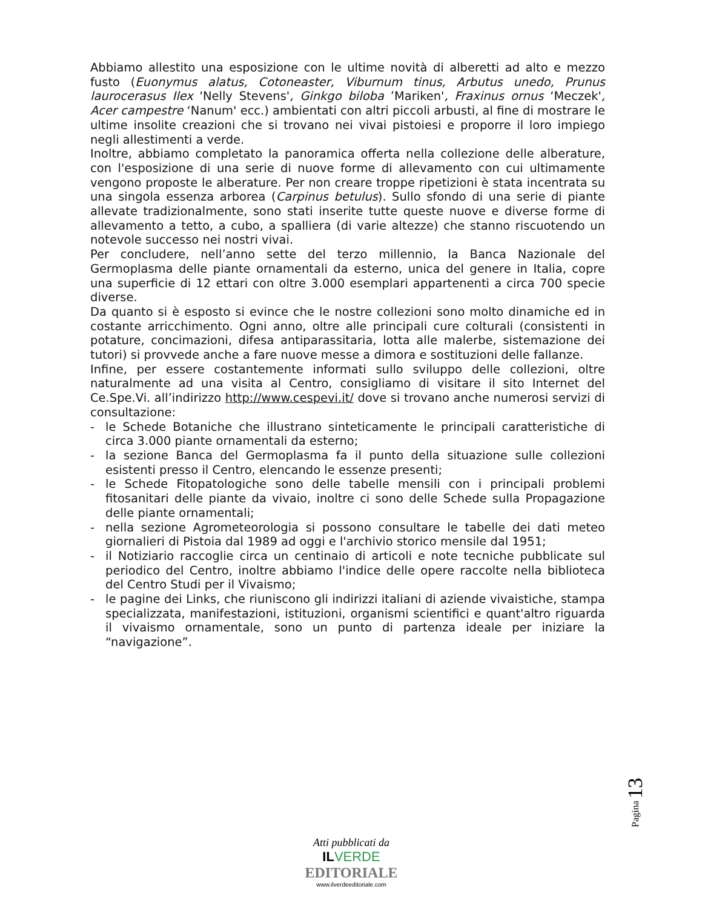Abbiamo allestito una esposizione con le ultime novità di alberetti ad alto e mezzo fusto (Euonymus alatus, Cotoneaster, Viburnum tinus, Arbutus unedo, Prunus laurocerasus Ilex 'Nelly Stevens', Ginkgo biloba ’Mariken', Fraxinus ornus ‘Meczek', Acer campestre ‘Nanum' ecc.) ambientati con altri piccoli arbusti, al fine di mostrare le ultime insolite creazioni che si trovano nei vivai pistoiesi e proporre il loro impiego negli allestimenti a verde.
Inoltre, abbiamo completato la panoramica offerta nella collezione delle alberature, con l'esposizione di una serie di nuove forme di allevamento con cui ultimamente vengono proposte le alberature. Per non creare troppe ripetizioni è stata incentrata su una singola essenza arborea (Carpinus betulus). Sullo sfondo di una serie di piante allevate tradizionalmente, sono stati inserite tutte queste nuove e diverse forme di allevamento a tetto, a cubo, a spalliera (di varie altezze) che stanno riscuotendo un notevole successo nei nostri vivai.
Per concludere, nell’anno sette del terzo millennio, la Banca Nazionale del Germoplasma delle piante ornamentali da esterno, unica del genere in Italia, copre una superficie di 12 ettari con oltre 3.000 esemplari appartenenti a circa 700 specie diverse.
Da quanto si è esposto si evince che le nostre collezioni sono molto dinamiche ed in costante arricchimento. Ogni anno, oltre alle principali cure colturali (consistenti in potature, concimazioni, difesa antiparassitaria, lotta alle malerbe, sistemazione dei tutori) si provvede anche a fare nuove messe a dimora e sostituzioni delle fallanze.
Infine, per essere costantemente informati sullo sviluppo delle collezioni, oltre naturalmente ad una visita al Centro, consigliamo di visitare il sito Internet del Ce.Spe.Vi. all’indirizzo http://www.cespevi.it/ dove si trovano anche numerosi servizi di consultazione:
- le Schede Botaniche che illustrano sinteticamente le principali caratteristiche di circa 3.000 piante ornamentali da esterno;
- la sezione Banca del Germoplasma fa il punto della situazione sulle collezioni esistenti presso il Centro, elencando le essenze presenti;
- le Schede Fitopatologiche sono delle tabelle mensili con i principali problemi fitosanitari delle piante da vivaio, inoltre ci sono delle Schede sulla Propagazione delle piante ornamentali;
- nella sezione Agrometeorologia si possono consultare le tabelle dei dati meteo giornalieri di Pistoia dal 1989 ad oggi e l'archivio storico mensile dal 1951;
- il Notiziario raccoglie circa un centinaio di articoli e note tecniche pubblicate sul periodico del Centro, inoltre abbiamo l'indice delle opere raccolte nella biblioteca del Centro Studi per il Vivaismo;
- le pagine dei Links, che riuniscono gli indirizzi italiani di aziende vivaistiche, stampa specializzata, manifestazioni, istituzioni, organismi scientifici e quant'altro riguarda il vivaismo ornamentale, sono un punto di partenza ideale per iniziare la “navigazione”.
Pagina 13
Atti pubblicati da
IL VERDE
EDITORIALE
www.ilverdeeditoriale.com